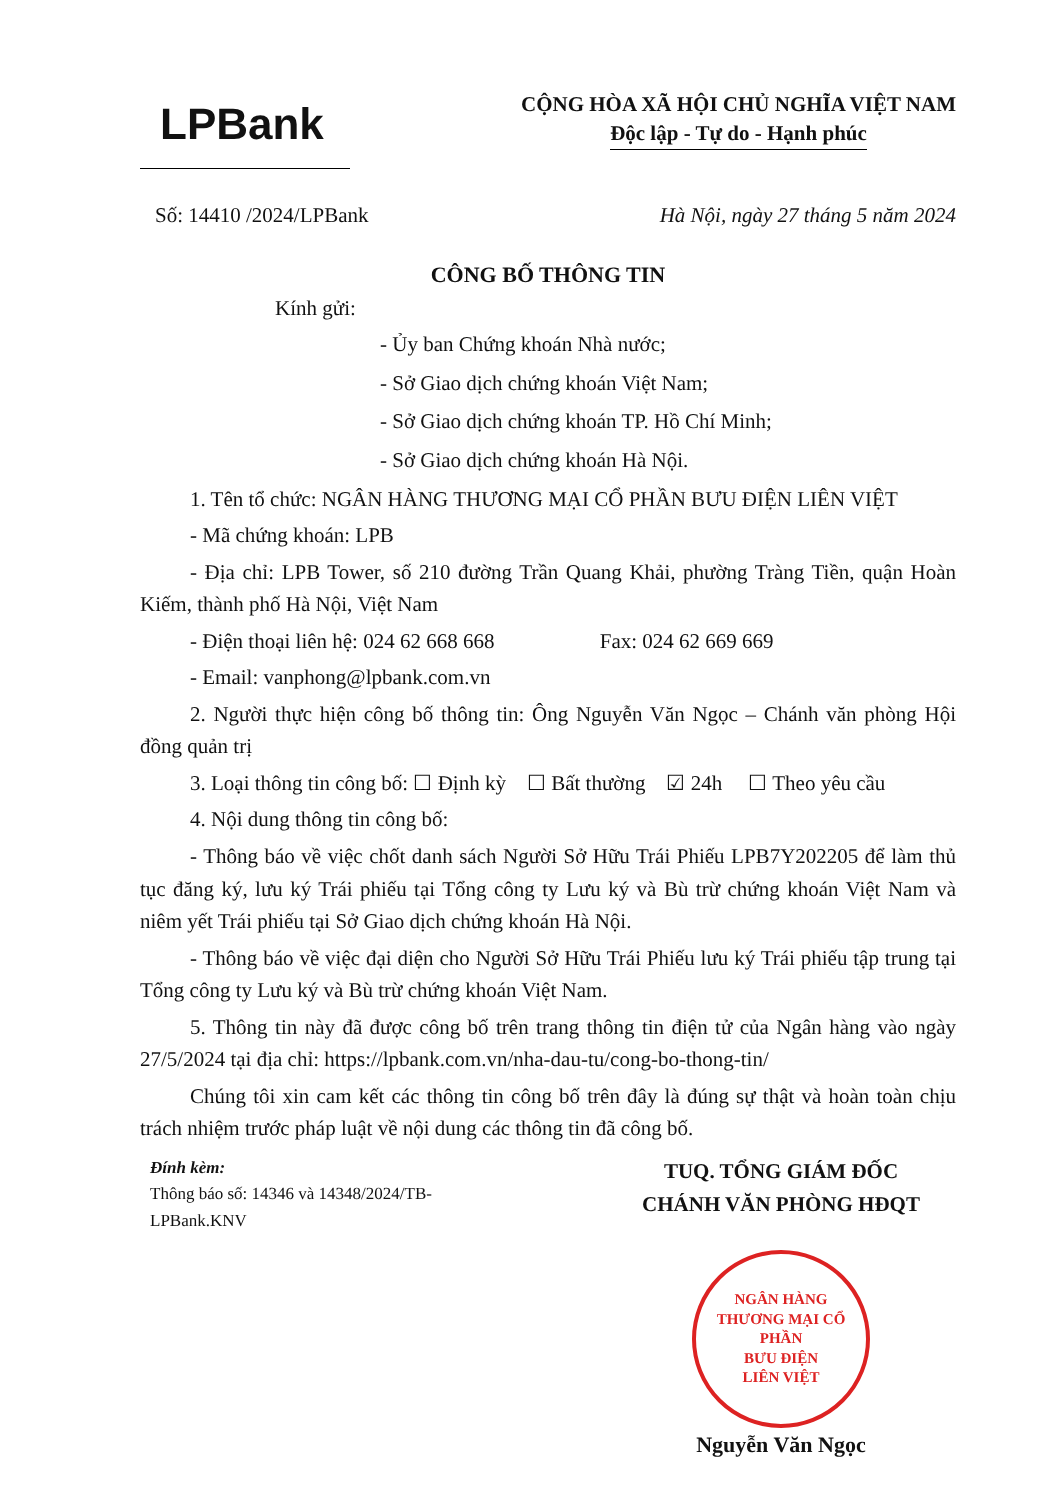LPBank
CỘNG HÒA XÃ HỘI CHỦ NGHĨA VIỆT NAM
Độc lập - Tự do - Hạnh phúc
Số: 14410 /2024/LPBank Hà Nội, ngày 27 tháng 5 năm 2024
CÔNG BỐ THÔNG TIN
Kính gửi:
- Ủy ban Chứng khoán Nhà nước;
- Sở Giao dịch chứng khoán Việt Nam;
- Sở Giao dịch chứng khoán TP. Hồ Chí Minh;
- Sở Giao dịch chứng khoán Hà Nội.
1. Tên tổ chức: NGÂN HÀNG THƯƠNG MẠI CỔ PHẦN BƯU ĐIỆN LIÊN VIỆT
- Mã chứng khoán: LPB
- Địa chỉ: LPB Tower, số 210 đường Trần Quang Khải, phường Tràng Tiền, quận Hoàn Kiếm, thành phố Hà Nội, Việt Nam
- Điện thoại liên hệ: 024 62 668 668 Fax: 024 62 669 669
- Email: vanphong@lpbank.com.vn
2. Người thực hiện công bố thông tin: Ông Nguyễn Văn Ngọc – Chánh văn phòng Hội đồng quản trị
3. Loại thông tin công bố: ☐ Định kỳ ☐ Bất thường ☑ 24h ☐ Theo yêu cầu
4. Nội dung thông tin công bố:
- Thông báo về việc chốt danh sách Người Sở Hữu Trái Phiếu LPB7Y202205 để làm thủ tục đăng ký, lưu ký Trái phiếu tại Tổng công ty Lưu ký và Bù trừ chứng khoán Việt Nam và niêm yết Trái phiếu tại Sở Giao dịch chứng khoán Hà Nội.
- Thông báo về việc đại diện cho Người Sở Hữu Trái Phiếu lưu ký Trái phiếu tập trung tại Tổng công ty Lưu ký và Bù trừ chứng khoán Việt Nam.
5. Thông tin này đã được công bố trên trang thông tin điện tử của Ngân hàng vào ngày 27/5/2024 tại địa chỉ: https://lpbank.com.vn/nha-dau-tu/cong-bo-thong-tin/
Chúng tôi xin cam kết các thông tin công bố trên đây là đúng sự thật và hoàn toàn chịu trách nhiệm trước pháp luật về nội dung các thông tin đã công bố.
Đính kèm:
Thông báo số: 14346 và 14348/2024/TB-LPBank.KNV
TUQ. TỔNG GIÁM ĐỐC
CHÁNH VĂN PHÒNG HĐQT
NGÂN HÀNG
THƯƠNG MẠI CỔ PHẦN
BƯU ĐIỆN
LIÊN VIỆT
Nguyễn Văn Ngọc